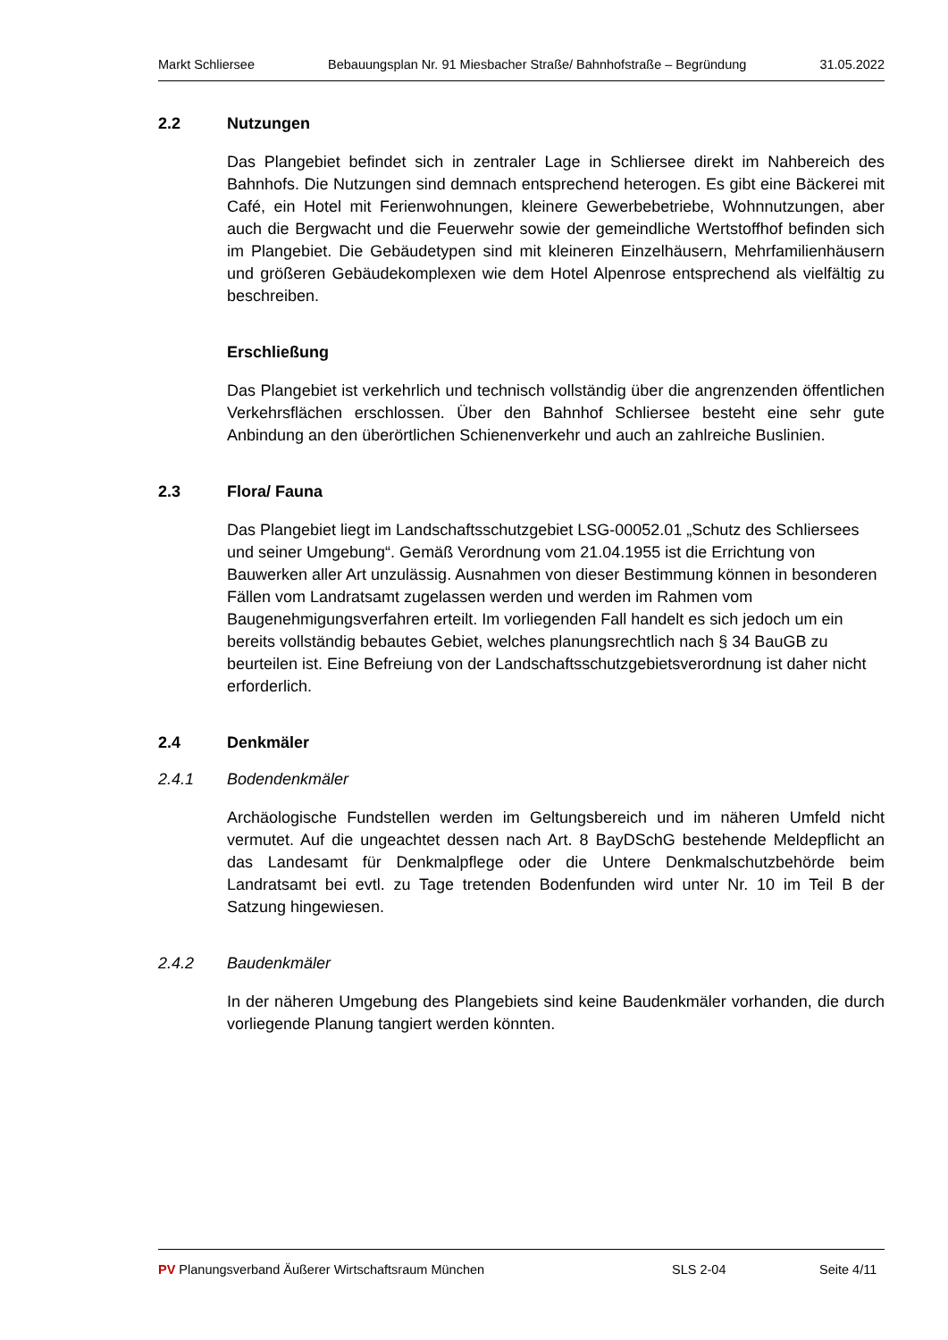Markt Schliersee Bebauungsplan Nr. 91 Miesbacher Straße/ Bahnhofstraße – Begründung 31.05.2022
2.2 Nutzungen
Das Plangebiet befindet sich in zentraler Lage in Schliersee direkt im Nahbereich des Bahnhofs. Die Nutzungen sind demnach entsprechend heterogen. Es gibt eine Bäckerei mit Café, ein Hotel mit Ferienwohnungen, kleinere Gewerbebetriebe, Wohnnutzungen, aber auch die Bergwacht und die Feuerwehr sowie der gemeindliche Wertstoffhof befinden sich im Plangebiet. Die Gebäudetypen sind mit kleineren Einzelhäusern, Mehrfamilienhäusern und größeren Gebäudekomplexen wie dem Hotel Alpenrose entsprechend als vielfältig zu beschreiben.
Erschließung
Das Plangebiet ist verkehrlich und technisch vollständig über die angrenzenden öffentlichen Verkehrsflächen erschlossen. Über den Bahnhof Schliersee besteht eine sehr gute Anbindung an den überörtlichen Schienenverkehr und auch an zahlreiche Buslinien.
2.3 Flora/ Fauna
Das Plangebiet liegt im Landschaftsschutzgebiet LSG-00052.01 „Schutz des Schliersees und seiner Umgebung“. Gemäß Verordnung vom 21.04.1955 ist die Errichtung von Bauwerken aller Art unzulässig. Ausnahmen von dieser Bestimmung können in besonderen Fällen vom Landratsamt zugelassen werden und werden im Rahmen vom Baugenehmigungsverfahren erteilt. Im vorliegenden Fall handelt es sich jedoch um ein bereits vollständig bebautes Gebiet, welches planungsrechtlich nach § 34 BauGB zu beurteilen ist. Eine Befreiung von der Landschaftsschutzgebietsverordnung ist daher nicht erforderlich.
2.4 Denkmäler
2.4.1 Bodendenkmäler
Archäologische Fundstellen werden im Geltungsbereich und im näheren Umfeld nicht vermutet. Auf die ungeachtet dessen nach Art. 8 BayDSchG bestehende Meldepflicht an das Landesamt für Denkmalpflege oder die Untere Denkmalschutzbehörde beim Landratsamt bei evtl. zu Tage tretenden Bodenfunden wird unter Nr. 10 im Teil B der Satzung hingewiesen.
2.4.2 Baudenkmäler
In der näheren Umgebung des Plangebiets sind keine Baudenkmäler vorhanden, die durch vorliegende Planung tangiert werden könnten.
PV Planungsverband Äußerer Wirtschaftsraum München SLS 2-04 Seite 4/11